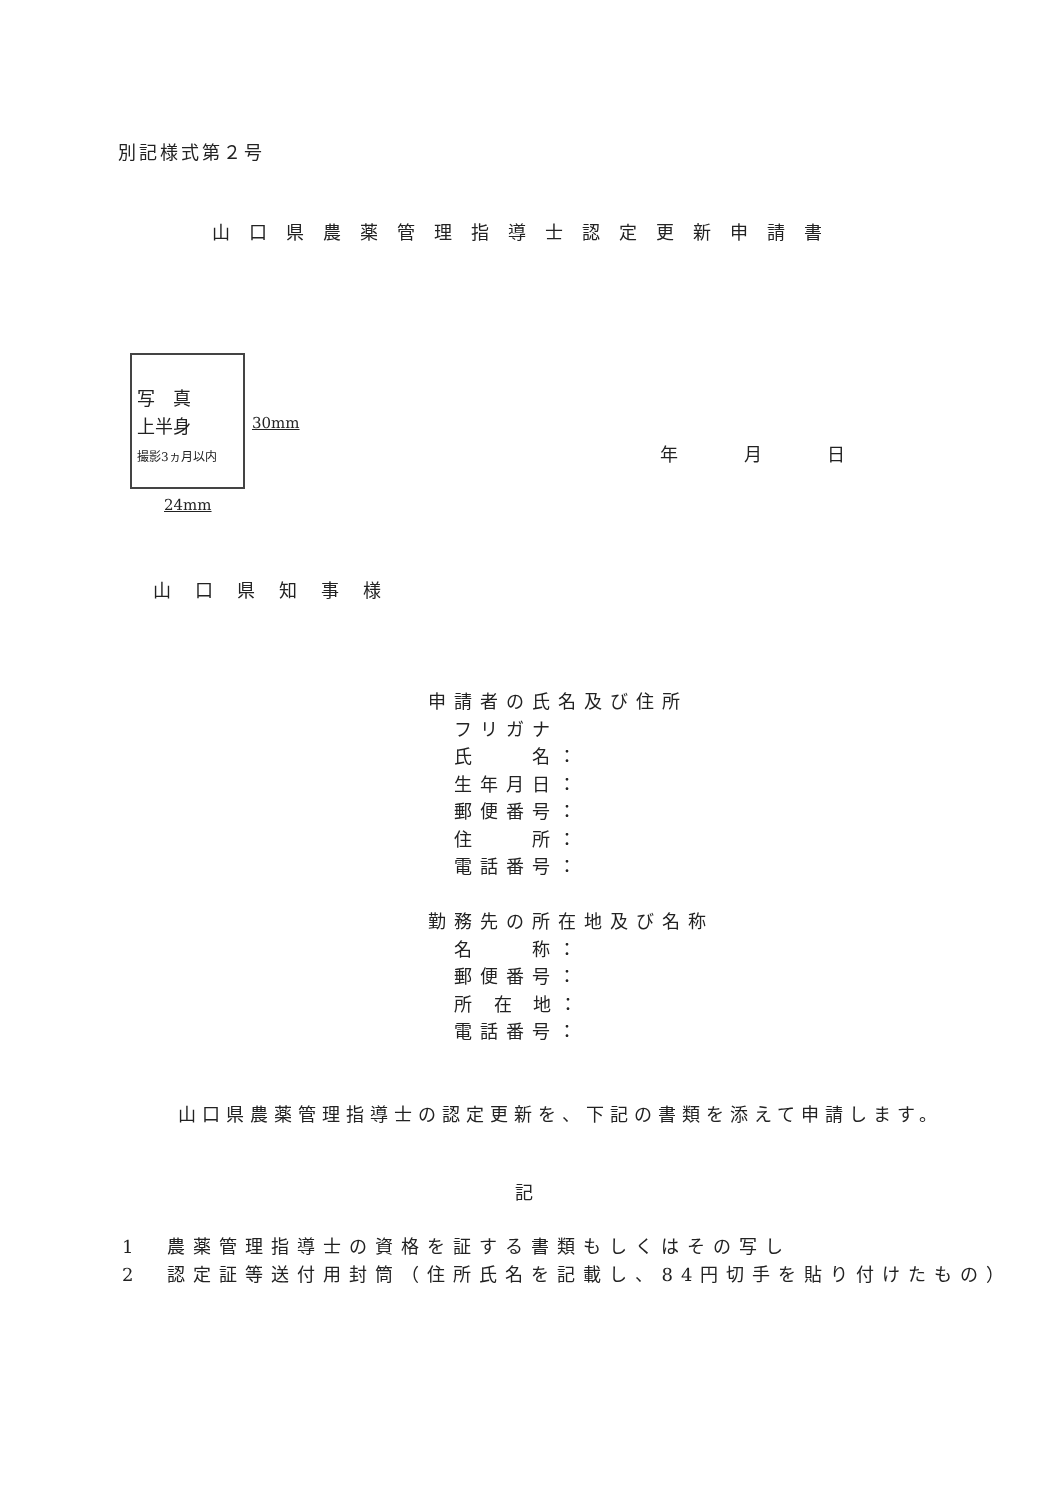別記様式第２号
山口県農薬管理指導士認定更新申請書
写　真
上半身
撮影3ヵ月以内
30mm
24mm
年 月 日
山口県知事様
申請者の氏名及び住所
　フリガナ
　氏　　名：
　生年月日：
　郵便番号：
　住　　所：
　電話番号：
勤務先の所在地及び名称
　名　　称：
　郵便番号：
　所 在 地：
　電話番号：
山口県農薬管理指導士の認定更新を、下記の書類を添えて申請します。
記
1　農薬管理指導士の資格を証する書類もしくはその写し
2　認定証等送付用封筒（住所氏名を記載し、84円切手を貼り付けたもの）